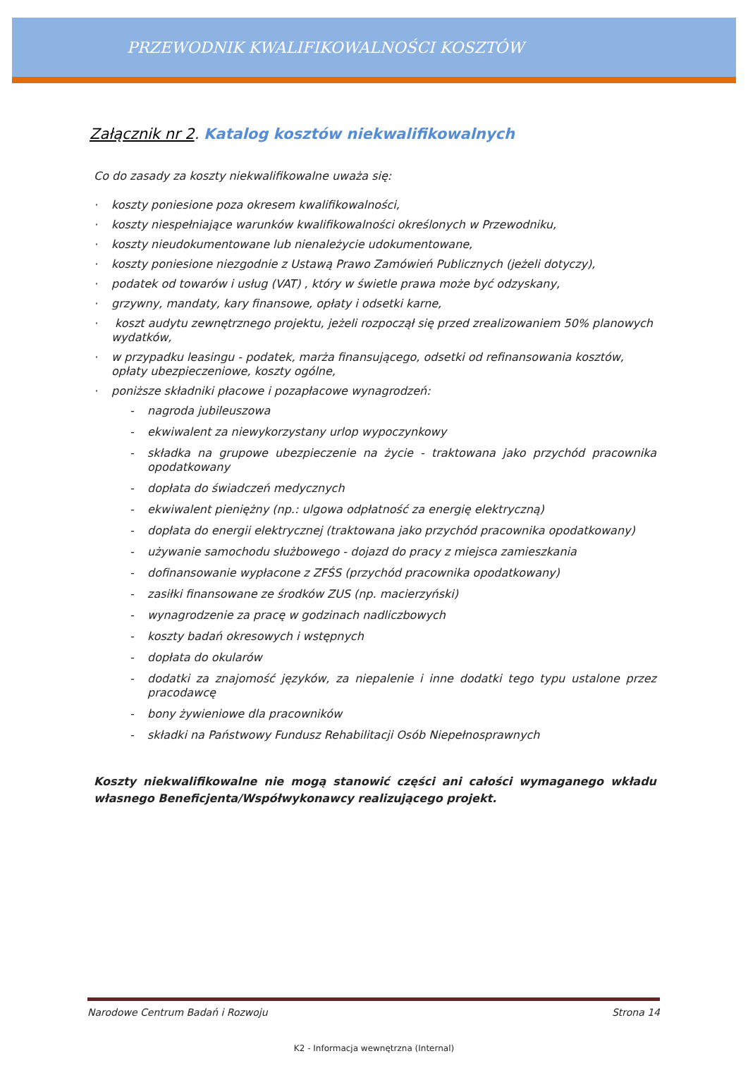PRZEWODNIK KWALIFIKOWALNOŚCI KOSZTÓW
Załącznik nr 2. Katalog kosztów niekwalifikowalnych
Co do zasady za koszty niekwalifikowalne uważa się:
· koszty poniesione poza okresem kwalifikowalności,
· koszty niespełniające warunków kwalifikowalności określonych w Przewodniku,
· koszty nieudokumentowane lub nienależycie udokumentowane,
· koszty poniesione niezgodnie z Ustawą Prawo Zamówień Publicznych (jeżeli dotyczy),
· podatek od towarów i usług (VAT) , który w świetle prawa może być odzyskany,
· grzywny, mandaty, kary finansowe, opłaty i odsetki karne,
· koszt audytu zewnętrznego projektu, jeżeli rozpoczął się przed zrealizowaniem 50% planowych wydatków,
· w przypadku leasingu - podatek, marża finansującego, odsetki od refinansowania kosztów, opłaty ubezpieczeniowe, koszty ogólne,
· poniższe składniki płacowe i pozapłacowe wynagrodzeń:
- nagroda jubileuszowa
- ekwiwalent za niewykorzystany urlop wypoczynkowy
- składka na grupowe ubezpieczenie na życie - traktowana jako przychód pracownika opodatkowany
- dopłata do świadczeń medycznych
- ekwiwalent pieniężny (np.: ulgowa odpłatność za energię elektryczną)
- dopłata do energii elektrycznej (traktowana jako przychód pracownika opodatkowany)
- używanie samochodu służbowego - dojazd do pracy z miejsca zamieszkania
- dofinansowanie wypłacone z ZFŚS (przychód pracownika opodatkowany)
- zasiłki finansowane ze środków ZUS (np. macierzyński)
- wynagrodzenie za pracę w godzinach nadliczbowych
- koszty badań okresowych i wstępnych
- dopłata do okularów
- dodatki za znajomość języków, za niepalenie i inne dodatki tego typu ustalone przez pracodawcę
- bony żywieniowe dla pracowników
- składki na Państwowy Fundusz Rehabilitacji Osób Niepełnosprawnych
Koszty niekwalifikowalne nie mogą stanowić części ani całości wymaganego wkładu własnego Beneficjenta/Współwykonawcy realizującego projekt.
Narodowe Centrum Badań i Rozwoju Strona 14
K2 - Informacja wewnętrzna (Internal)